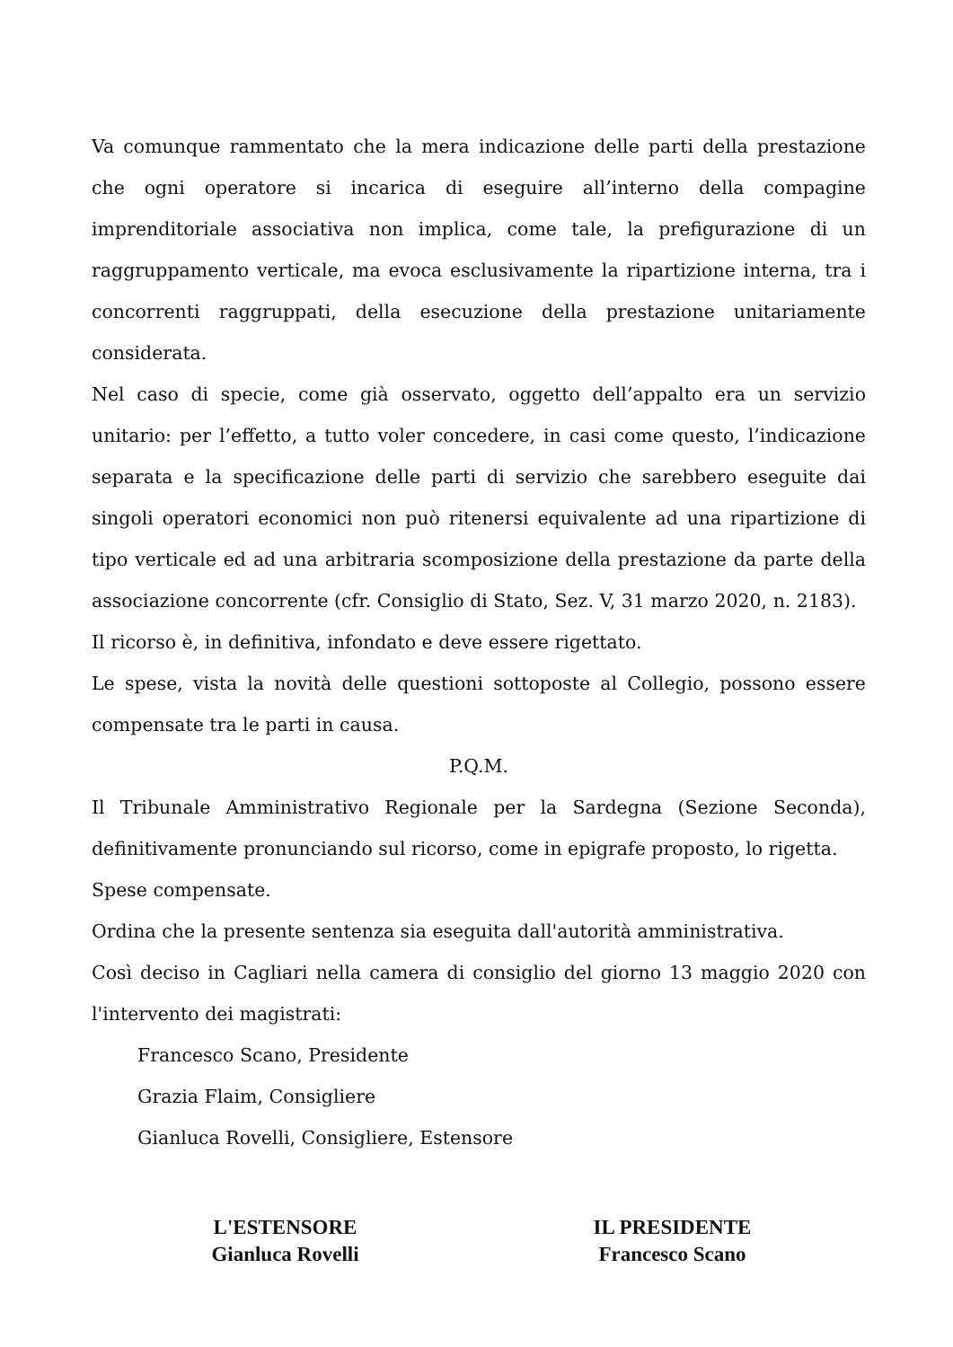Va comunque rammentato che la mera indicazione delle parti della prestazione che ogni operatore si incarica di eseguire all’interno della compagine imprenditoriale associativa non implica, come tale, la prefigurazione di un raggruppamento verticale, ma evoca esclusivamente la ripartizione interna, tra i concorrenti raggruppati, della esecuzione della prestazione unitariamente considerata.
Nel caso di specie, come già osservato, oggetto dell’appalto era un servizio unitario: per l’effetto, a tutto voler concedere, in casi come questo, l’indicazione separata e la specificazione delle parti di servizio che sarebbero eseguite dai singoli operatori economici non può ritenersi equivalente ad una ripartizione di tipo verticale ed ad una arbitraria scomposizione della prestazione da parte della associazione concorrente (cfr. Consiglio di Stato, Sez. V, 31 marzo 2020, n. 2183).
Il ricorso è, in definitiva, infondato e deve essere rigettato.
Le spese, vista la novità delle questioni sottoposte al Collegio, possono essere compensate tra le parti in causa.
P.Q.M.
Il Tribunale Amministrativo Regionale per la Sardegna (Sezione Seconda), definitivamente pronunciando sul ricorso, come in epigrafe proposto, lo rigetta.
Spese compensate.
Ordina che la presente sentenza sia eseguita dall'autorità amministrativa.
Così deciso in Cagliari nella camera di consiglio del giorno 13 maggio 2020 con l'intervento dei magistrati:
Francesco Scano, Presidente
Grazia Flaim, Consigliere
Gianluca Rovelli, Consigliere, Estensore
L'ESTENSORE
Gianluca Rovelli
IL PRESIDENTE
Francesco Scano